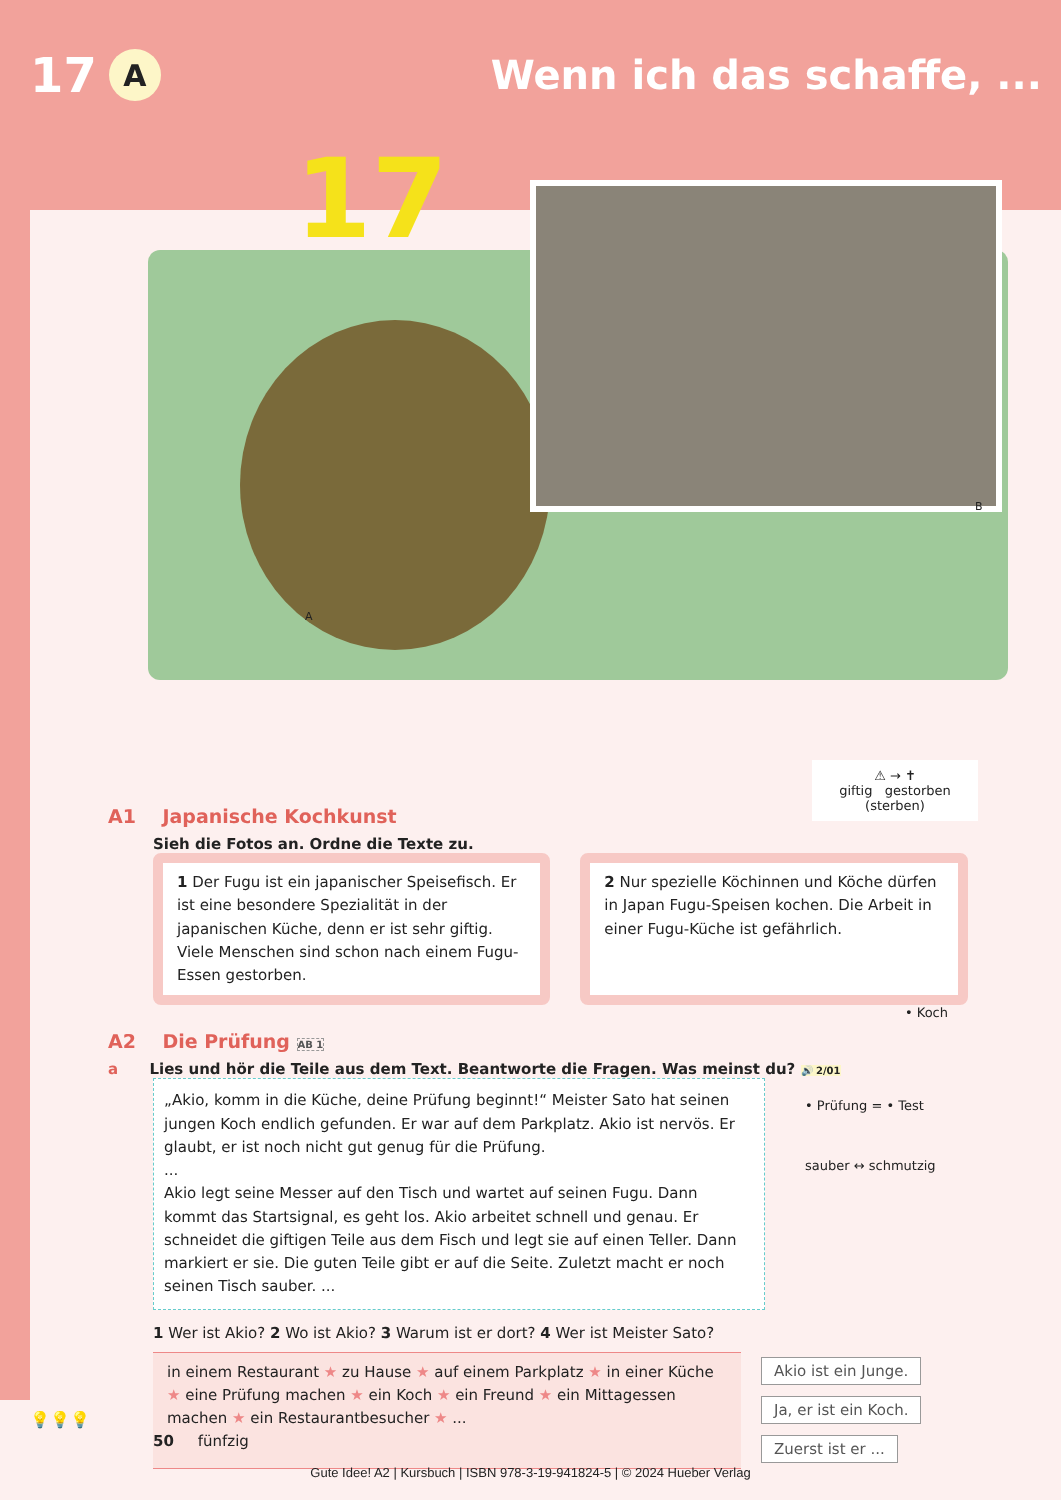17 A Wenn ich das schaffe, ...
17
A
B
⚠ → ✝
giftig gestorben (sterben)
A1 Japanische Kochkunst
Sieh die Fotos an. Ordne die Texte zu.
1 Der Fugu ist ein japanischer Speisefisch. Er ist eine besondere Spezialität in der japanischen Küche, denn er ist sehr giftig. Viele Menschen sind schon nach einem Fugu-Essen gestorben.
2 Nur spezielle Köchinnen und Köche dürfen in Japan Fugu-Speisen kochen. Die Arbeit in einer Fugu-Küche ist gefährlich.
• Koch
A2 Die Prüfung AB 1
a Lies und hör die Teile aus dem Text. Beantworte die Fragen. Was meinst du? 🔊 2/01
„Akio, komm in die Küche, deine Prüfung beginnt!“ Meister Sato hat seinen jungen Koch endlich gefunden. Er war auf dem Parkplatz. Akio ist nervös. Er glaubt, er ist noch nicht gut genug für die Prüfung.
...
Akio legt seine Messer auf den Tisch und wartet auf seinen Fugu. Dann kommt das Startsignal, es geht los. Akio arbeitet schnell und genau. Er schneidet die giftigen Teile aus dem Fisch und legt sie auf einen Teller. Dann markiert er sie. Die guten Teile gibt er auf die Seite. Zuletzt macht er noch seinen Tisch sauber. ...
• Prüfung = • Test
sauber ↔ schmutzig
1 Wer ist Akio? 2 Wo ist Akio? 3 Warum ist er dort? 4 Wer ist Meister Sato?
in einem Restaurant ★ zu Hause ★ auf einem Parkplatz ★ in einer Küche ★ eine Prüfung machen ★ ein Koch ★ ein Freund ★ ein Mittagessen machen ★ ein Restaurantbesucher ★ ...
Akio ist ein Junge.
Ja, er ist ein Koch.
Zuerst ist er ...
💡💡💡
50 fünfzig
Gute Idee! A2 | Kursbuch | ISBN 978-3-19-941824-5 | © 2024 Hueber Verlag